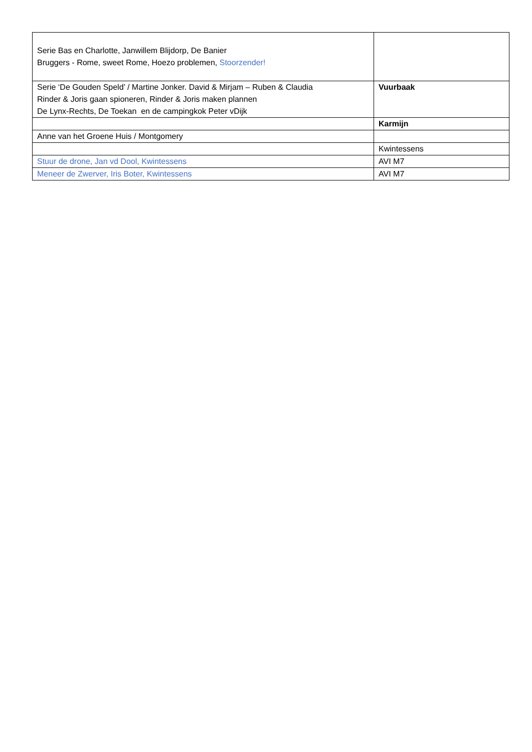| Serie Bas en Charlotte, Janwillem Blijdorp, De Banier Bruggers - Rome, sweet Rome, Hoezo problemen, Stoorzender! | |
| Serie ‘De Gouden Speld’ / Martine Jonker. David & Mirjam – Ruben & Claudia Rinder & Joris gaan spioneren, Rinder & Joris maken plannen De Lynx-Rechts, De Toekan en de campingkok Peter vDijk | Vuurbaak |
| | Karmijn |
| Anne van het Groene Huis / Montgomery | |
| | Kwintessens |
| Stuur de drone, Jan vd Dool, Kwintessens | AVI M7 |
| Meneer de Zwerver, Iris Boter, Kwintessens | AVI M7 |